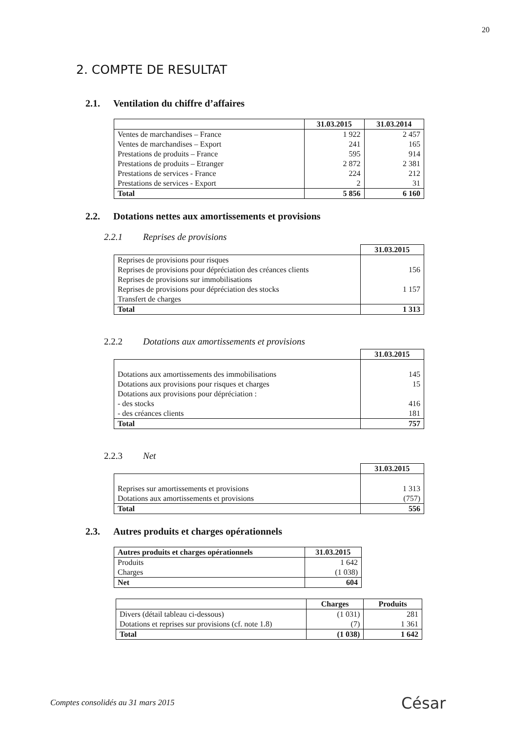20
2. COMPTE DE RESULTAT
2.1. Ventilation du chiffre d’affaires
| | 31.03.2015 | 31.03.2014 |
| --- | --- | --- |
| Ventes de marchandises – France | 1 922 | 2 457 |
| Ventes de marchandises – Export | 241 | 165 |
| Prestations de produits – France | 595 | 914 |
| Prestations de produits – Etranger | 2 872 | 2 381 |
| Prestations de services - France | 224 | 212 |
| Prestations de services - Export | 2 | 31 |
| Total | 5 856 | 6 160 |
2.2. Dotations nettes aux amortissements et provisions
2.2.1 Reprises de provisions
| | 31.03.2015 |
| --- | --- |
| Reprises de provisions pour risques | |
| Reprises de provisions pour dépréciation des créances clients | 156 |
| Reprises de provisions sur immobilisations | |
| Reprises de provisions pour dépréciation des stocks | 1 157 |
| Transfert de charges | |
| Total | 1 313 |
2.2.2 Dotations aux amortissements et provisions
| | 31.03.2015 |
| --- | --- |
| Dotations aux amortissements des immobilisations | 145 |
| Dotations aux provisions pour risques et charges | 15 |
| Dotations aux provisions pour dépréciation : | |
| - des stocks | 416 |
| - des créances clients | 181 |
| Total | 757 |
2.2.3 Net
| | 31.03.2015 |
| --- | --- |
| Reprises sur amortissements et provisions | 1 313 |
| Dotations aux amortissements et provisions | (757) |
| Total | 556 |
2.3. Autres produits et charges opérationnels
| Autres produits et charges opérationnels | 31.03.2015 |
| --- | --- |
| Produits | 1 642 |
| Charges | (1 038) |
| Net | 604 |
| | Charges | Produits |
| --- | --- | --- |
| Divers (détail tableau ci-dessous) | (1 031) | 281 |
| Dotations et reprises sur provisions (cf. note 1.8) | (7) | 1 361 |
| Total | (1 038) | 1 642 |
Comptes consolidés au 31 mars 2015
César